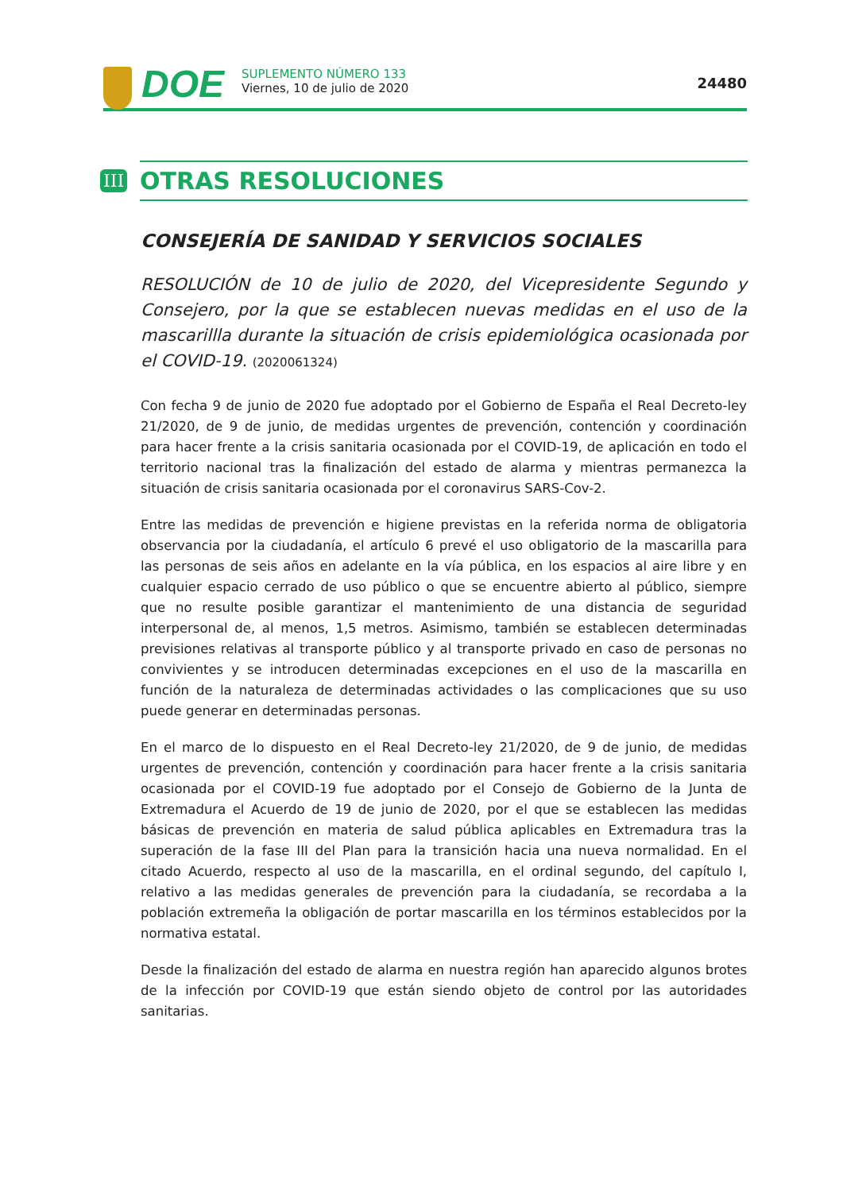DOE
SUPLEMENTO NÚMERO 133
Viernes, 10 de julio de 2020
24480
III
OTRAS RESOLUCIONES
CONSEJERÍA DE SANIDAD Y SERVICIOS SOCIALES
RESOLUCIÓN de 10 de julio de 2020, del Vicepresidente Segundo y Consejero, por la que se establecen nuevas medidas en el uso de la mascarillla durante la situación de crisis epidemiológica ocasionada por el COVID-19. (2020061324)
Con fecha 9 de junio de 2020 fue adoptado por el Gobierno de España el Real Decreto-ley 21/2020, de 9 de junio, de medidas urgentes de prevención, contención y coordinación para hacer frente a la crisis sanitaria ocasionada por el COVID-19, de aplicación en todo el territorio nacional tras la finalización del estado de alarma y mientras permanezca la situación de crisis sanitaria ocasionada por el coronavirus SARS-Cov-2.
Entre las medidas de prevención e higiene previstas en la referida norma de obligatoria observancia por la ciudadanía, el artículo 6 prevé el uso obligatorio de la mascarilla para las personas de seis años en adelante en la vía pública, en los espacios al aire libre y en cualquier espacio cerrado de uso público o que se encuentre abierto al público, siempre que no resulte posible garantizar el mantenimiento de una distancia de seguridad interpersonal de, al menos, 1,5 metros. Asimismo, también se establecen determinadas previsiones relativas al transporte público y al transporte privado en caso de personas no convivientes y se introducen determinadas excepciones en el uso de la mascarilla en función de la naturaleza de determinadas actividades o las complicaciones que su uso puede generar en determinadas personas.
En el marco de lo dispuesto en el Real Decreto-ley 21/2020, de 9 de junio, de medidas urgentes de prevención, contención y coordinación para hacer frente a la crisis sanitaria ocasionada por el COVID-19 fue adoptado por el Consejo de Gobierno de la Junta de Extremadura el Acuerdo de 19 de junio de 2020, por el que se establecen las medidas básicas de prevención en materia de salud pública aplicables en Extremadura tras la superación de la fase III del Plan para la transición hacia una nueva normalidad. En el citado Acuerdo, respecto al uso de la mascarilla, en el ordinal segundo, del capítulo I, relativo a las medidas generales de prevención para la ciudadanía, se recordaba a la población extremeña la obligación de portar mascarilla en los términos establecidos por la normativa estatal.
Desde la finalización del estado de alarma en nuestra región han aparecido algunos brotes de la infección por COVID-19 que están siendo objeto de control por las autoridades sanitarias.